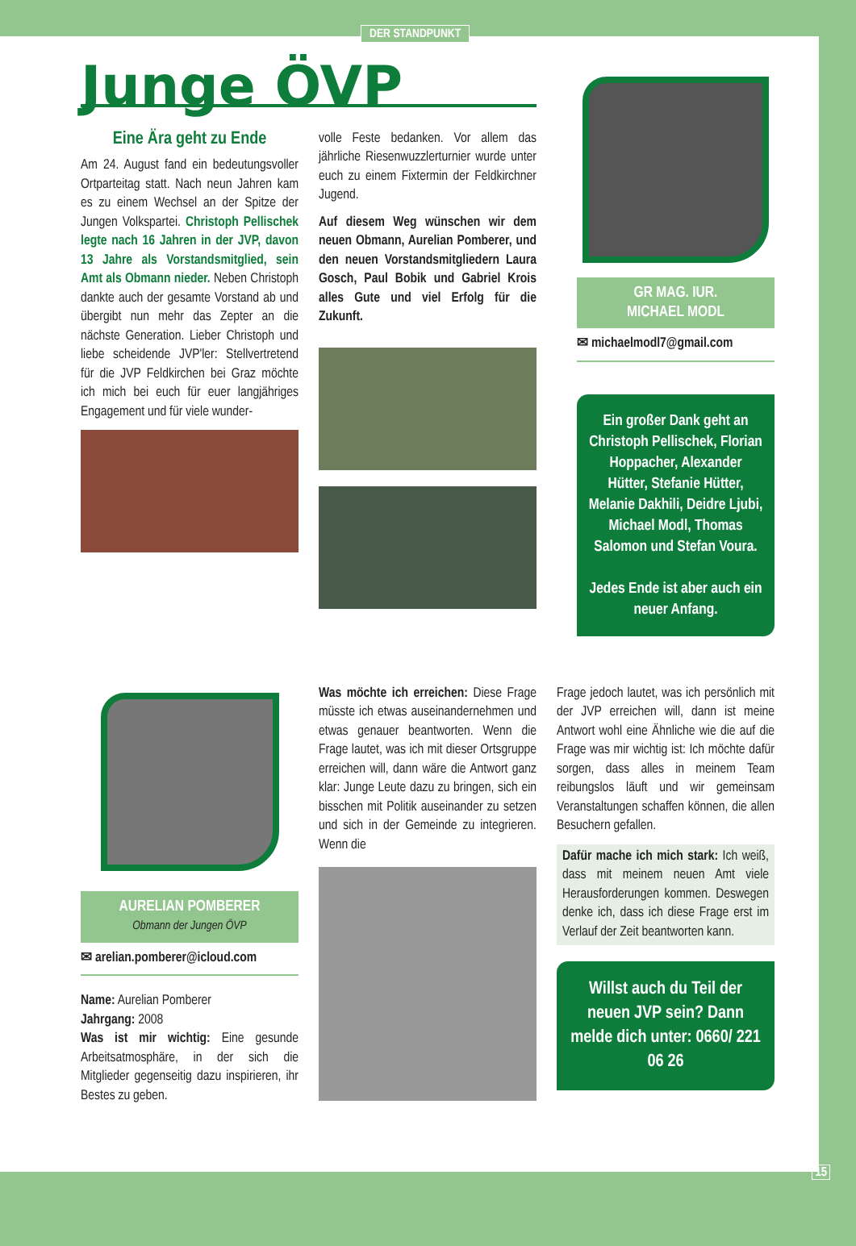DER STANDPUNKT
Junge ÖVP
Eine Ära geht zu Ende
Am 24. August fand ein bedeutungsvoller Ortparteitag statt. Nach neun Jahren kam es zu einem Wechsel an der Spitze der Jungen Volkspartei. Christoph Pellischek legte nach 16 Jahren in der JVP, davon 13 Jahre als Vorstandsmitglied, sein Amt als Obmann nieder. Neben Christoph dankte auch der gesamte Vorstand ab und übergibt nun mehr das Zepter an die nächste Generation. Lieber Christoph und liebe scheidende JVP'ler: Stellvertretend für die JVP Feldkirchen bei Graz möchte ich mich bei euch für euer langjähriges Engagement und für viele wunder-
volle Feste bedanken. Vor allem das jährliche Riesenwuzzlerturnier wurde unter euch zu einem Fixtermin der Feldkirchner Jugend.
Auf diesem Weg wünschen wir dem neuen Obmann, Aurelian Pomberer, und den neuen Vorstandsmitgliedern Laura Gosch, Paul Bobik und Gabriel Krois alles Gute und viel Erfolg für die Zukunft.
GR MAG. IUR.
MICHAEL MODL
✉ michaelmodl7@gmail.com
Ein großer Dank geht an Christoph Pellischek, Florian Hoppacher, Alexander Hütter, Stefanie Hütter, Melanie Dakhili, Deidre Ljubi, Michael Modl, Thomas Salomon und Stefan Voura.
Jedes Ende ist aber auch ein neuer Anfang.
AURELIAN POMBERER
Obmann der Jungen ÖVP
✉ arelian.pomberer@icloud.com
Name: Aurelian Pomberer
Jahrgang: 2008
Was ist mir wichtig: Eine gesunde Arbeitsatmosphäre, in der sich die Mitglieder gegenseitig dazu inspirieren, ihr Bestes zu geben.
Was möchte ich erreichen: Diese Frage müsste ich etwas auseinandernehmen und etwas genauer beantworten. Wenn die Frage lautet, was ich mit dieser Ortsgruppe erreichen will, dann wäre die Antwort ganz klar: Junge Leute dazu zu bringen, sich ein bisschen mit Politik auseinander zu setzen und sich in der Gemeinde zu integrieren. Wenn die
Frage jedoch lautet, was ich persönlich mit der JVP erreichen will, dann ist meine Antwort wohl eine Ähnliche wie die auf die Frage was mir wichtig ist: Ich möchte dafür sorgen, dass alles in meinem Team reibungslos läuft und wir gemeinsam Veranstaltungen schaffen können, die allen Besuchern gefallen.
Dafür mache ich mich stark: Ich weiß, dass mit meinem neuen Amt viele Herausforderungen kommen. Deswegen denke ich, dass ich diese Frage erst im Verlauf der Zeit beantworten kann.
Willst auch du Teil der neuen JVP sein? Dann melde dich unter: 0660/ 221 06 26
15